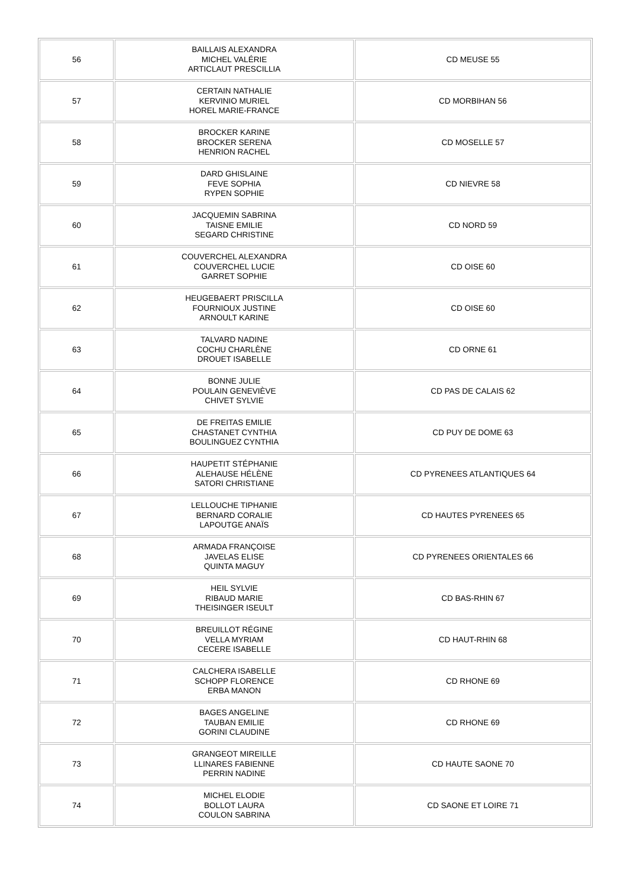| 56 | BAILLAIS ALEXANDRA MICHEL VALÉRIE ARTICLAUT PRESCILLIA | CD MEUSE 55 |
| 57 | CERTAIN NATHALIE KERVINIO MURIEL HOREL MARIE-FRANCE | CD MORBIHAN 56 |
| 58 | BROCKER KARINE BROCKER SERENA HENRION RACHEL | CD MOSELLE 57 |
| 59 | DARD GHISLAINE FEVE SOPHIA RYPEN SOPHIE | CD NIEVRE 58 |
| 60 | JACQUEMIN SABRINA TAISNE EMILIE SEGARD CHRISTINE | CD NORD 59 |
| 61 | COUVERCHEL ALEXANDRA COUVERCHEL LUCIE GARRET SOPHIE | CD OISE 60 |
| 62 | HEUGEBAERT PRISCILLA FOURNIOUX JUSTINE ARNOULT KARINE | CD OISE 60 |
| 63 | TALVARD NADINE COCHU CHARLÈNE DROUET ISABELLE | CD ORNE 61 |
| 64 | BONNE JULIE POULAIN GENEVIÈVE CHIVET SYLVIE | CD PAS DE CALAIS 62 |
| 65 | DE FREITAS EMILIE CHASTANET CYNTHIA BOULINGUEZ CYNTHIA | CD PUY DE DOME 63 |
| 66 | HAUPETIT STÉPHANIE ALEHAUSE HÉLÈNE SATORI CHRISTIANE | CD PYRENEES ATLANTIQUES 64 |
| 67 | LELLOUCHE TIPHANIE BERNARD CORALIE LAPOUTGE ANAÏS | CD HAUTES PYRENEES 65 |
| 68 | ARMADA FRANÇOISE JAVELAS ELISE QUINTA MAGUY | CD PYRENEES ORIENTALES 66 |
| 69 | HEIL SYLVIE RIBAUD MARIE THEISINGER ISEULT | CD BAS-RHIN 67 |
| 70 | BREUILLOT RÉGINE VELLA MYRIAM CECERE ISABELLE | CD HAUT-RHIN 68 |
| 71 | CALCHERA ISABELLE SCHOPP FLORENCE ERBA MANON | CD RHONE 69 |
| 72 | BAGES ANGELINE TAUBAN EMILIE GORINI CLAUDINE | CD RHONE 69 |
| 73 | GRANGEOT MIREILLE LLINARES FABIENNE PERRIN NADINE | CD HAUTE SAONE 70 |
| 74 | MICHEL ELODIE BOLLOT LAURA COULON SABRINA | CD SAONE ET LOIRE 71 |